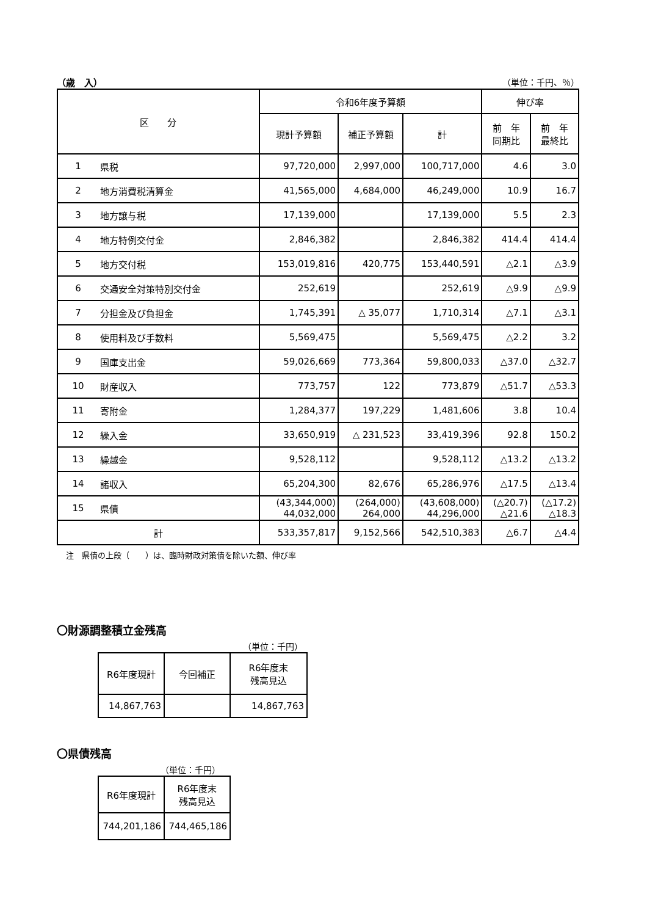（歳　入） （単位：千円、％）
| 区 分 | | 令和6年度予算額 | | | 伸び率 | |
| --- | --- | --- | --- | --- | --- | --- |
| | | 現計予算額 | 補正予算額 | 計 | 前 年 同期比 | 前 年 最終比 |
| 1 | 県税 | 97,720,000 | 2,997,000 | 100,717,000 | 4.6 | 3.0 |
| 2 | 地方消費税清算金 | 41,565,000 | 4,684,000 | 46,249,000 | 10.9 | 16.7 |
| 3 | 地方譲与税 | 17,139,000 | | 17,139,000 | 5.5 | 2.3 |
| 4 | 地方特例交付金 | 2,846,382 | | 2,846,382 | 414.4 | 414.4 |
| 5 | 地方交付税 | 153,019,816 | 420,775 | 153,440,591 | △2.1 | △3.9 |
| 6 | 交通安全対策特別交付金 | 252,619 | | 252,619 | △9.9 | △9.9 |
| 7 | 分担金及び負担金 | 1,745,391 | △ 35,077 | 1,710,314 | △7.1 | △3.1 |
| 8 | 使用料及び手数料 | 5,569,475 | | 5,569,475 | △2.2 | 3.2 |
| 9 | 国庫支出金 | 59,026,669 | 773,364 | 59,800,033 | △37.0 | △32.7 |
| 10 | 財産収入 | 773,757 | 122 | 773,879 | △51.7 | △53.3 |
| 11 | 寄附金 | 1,284,377 | 197,229 | 1,481,606 | 3.8 | 10.4 |
| 12 | 繰入金 | 33,650,919 | △ 231,523 | 33,419,396 | 92.8 | 150.2 |
| 13 | 繰越金 | 9,528,112 | | 9,528,112 | △13.2 | △13.2 |
| 14 | 諸収入 | 65,204,300 | 82,676 | 65,286,976 | △17.5 | △13.4 |
| 15 | 県債 | (43,344,000) 44,032,000 | (264,000) 264,000 | (43,608,000) 44,296,000 | (△20.7) △21.6 | (△17.2) △18.3 |
| 計 | | 533,357,817 | 9,152,566 | 542,510,383 | △6.7 | △4.4 |
注　県債の上段（　　）は、臨時財政対策債を除いた額、伸び率
〇財源調整積立金残高
（単位：千円）
| R6年度現計 | 今回補正 | R6年度末 残高見込 |
| 14,867,763 | | 14,867,763 |
〇県債残高
（単位：千円）
| R6年度現計 | R6年度末 残高見込 |
| 744,201,186 | 744,465,186 |